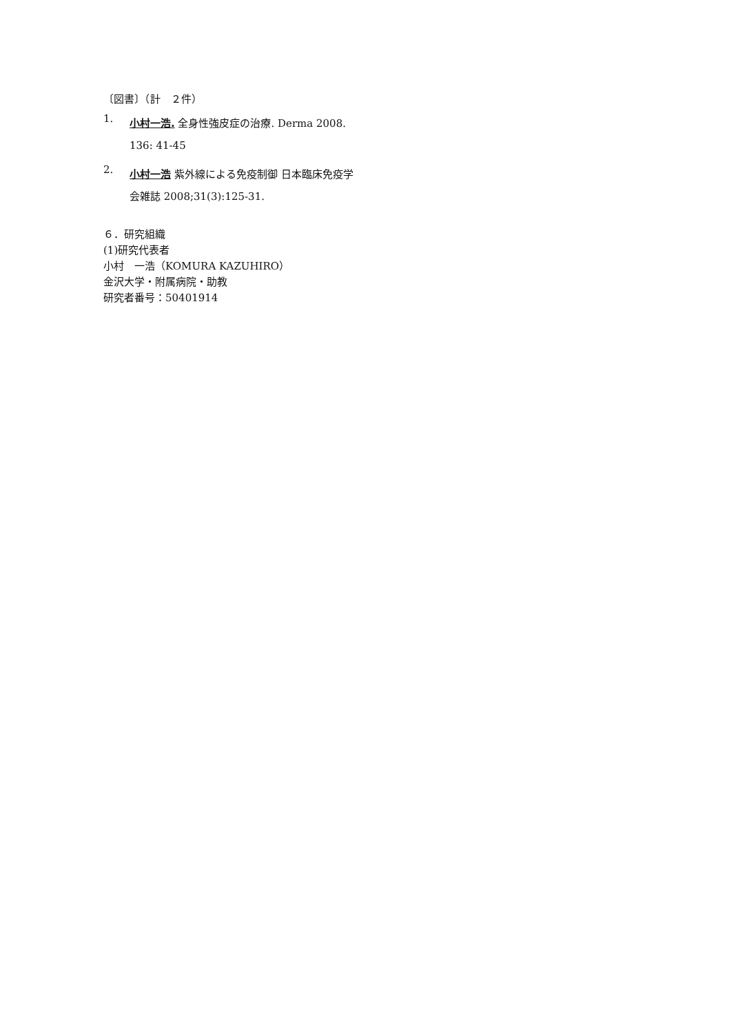〔図書〕（計　２件）
1.
小村一浩. 全身性強皮症の治療. Derma 2008. 136: 41-45
2.
小村一浩 紫外線による免疫制御 日本臨床免疫学会雑誌 2008;31(3):125-31.
６．研究組織
(1)研究代表者
小村　一浩（KOMURA KAZUHIRO）
金沢大学・附属病院・助教
研究者番号：50401914